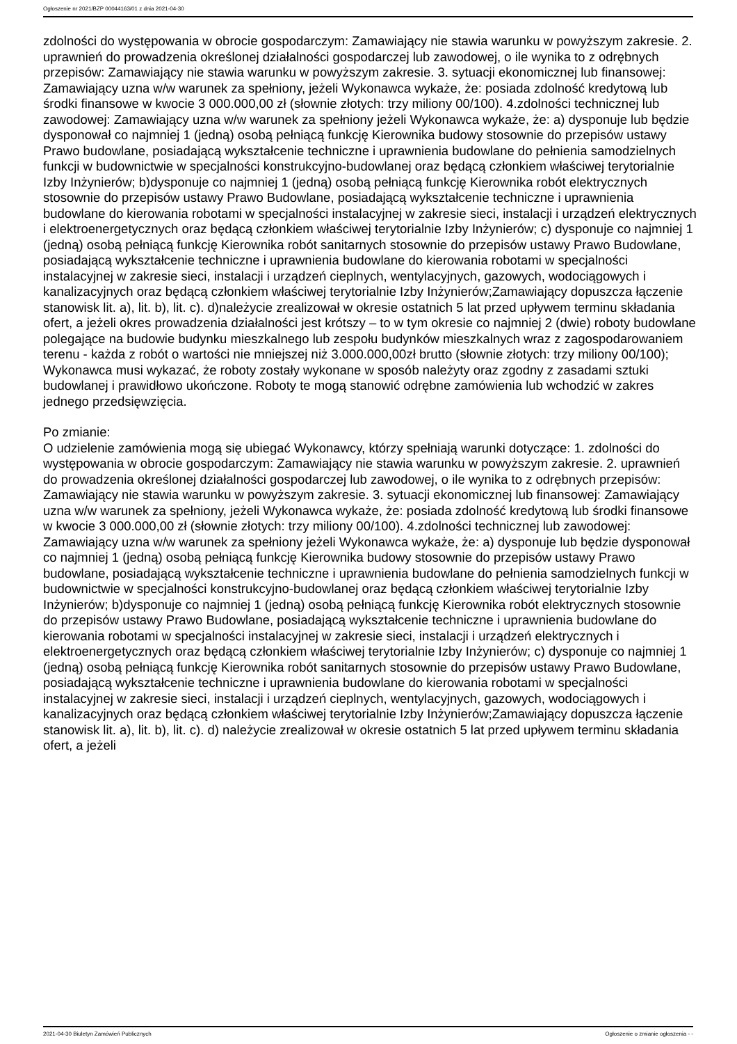Ogłoszenie nr 2021/BZP 00044163/01 z dnia 2021-04-30
zdolności do występowania w obrocie gospodarczym: Zamawiający nie stawia warunku w powyższym zakresie. 2. uprawnień do prowadzenia określonej działalności gospodarczej lub zawodowej, o ile wynika to z odrębnych przepisów: Zamawiający nie stawia warunku w powyższym zakresie. 3. sytuacji ekonomicznej lub finansowej: Zamawiający uzna w/w warunek za spełniony, jeżeli Wykonawca wykaże, że: posiada zdolność kredytową lub środki finansowe w kwocie 3 000.000,00 zł (słownie złotych: trzy miliony 00/100). 4.zdolności technicznej lub zawodowej: Zamawiający uzna w/w warunek za spełniony jeżeli Wykonawca wykaże, że: a) dysponuje lub będzie dysponował co najmniej 1 (jedną) osobą pełniącą funkcję Kierownika budowy stosownie do przepisów ustawy Prawo budowlane, posiadającą wykształcenie techniczne i uprawnienia budowlane do pełnienia samodzielnych funkcji w budownictwie w specjalności konstrukcyjno-budowlanej oraz będącą członkiem właściwej terytorialnie Izby Inżynierów; b)dysponuje co najmniej 1 (jedną) osobą pełniącą funkcję Kierownika robót elektrycznych stosownie do przepisów ustawy Prawo Budowlane, posiadającą wykształcenie techniczne i uprawnienia budowlane do kierowania robotami w specjalności instalacyjnej w zakresie sieci, instalacji i urządzeń elektrycznych i elektroenergetycznych oraz będącą członkiem właściwej terytorialnie Izby Inżynierów; c) dysponuje co najmniej 1 (jedną) osobą pełniącą funkcję Kierownika robót sanitarnych stosownie do przepisów ustawy Prawo Budowlane, posiadającą wykształcenie techniczne i uprawnienia budowlane do kierowania robotami w specjalności instalacyjnej w zakresie sieci, instalacji i urządzeń cieplnych, wentylacyjnych, gazowych, wodociągowych i kanalizacyjnych oraz będącą członkiem właściwej terytorialnie Izby Inżynierów;Zamawiający dopuszcza łączenie stanowisk lit. a), lit. b), lit. c). d)należycie zrealizował w okresie ostatnich 5 lat przed upływem terminu składania ofert, a jeżeli okres prowadzenia działalności jest krótszy – to w tym okresie co najmniej 2 (dwie) roboty budowlane polegające na budowie budynku mieszkalnego lub zespołu budynków mieszkalnych wraz z zagospodarowaniem terenu - każda z robót o wartości nie mniejszej niż 3.000.000,00zł brutto (słownie złotych: trzy miliony 00/100); Wykonawca musi wykazać, że roboty zostały wykonane w sposób należyty oraz zgodny z zasadami sztuki budowlanej i prawidłowo ukończone. Roboty te mogą stanowić odrębne zamówienia lub wchodzić w zakres jednego przedsięwzięcia.
Po zmianie:
O udzielenie zamówienia mogą się ubiegać Wykonawcy, którzy spełniają warunki dotyczące: 1. zdolności do występowania w obrocie gospodarczym: Zamawiający nie stawia warunku w powyższym zakresie. 2. uprawnień do prowadzenia określonej działalności gospodarczej lub zawodowej, o ile wynika to z odrębnych przepisów: Zamawiający nie stawia warunku w powyższym zakresie. 3. sytuacji ekonomicznej lub finansowej: Zamawiający uzna w/w warunek za spełniony, jeżeli Wykonawca wykaże, że: posiada zdolność kredytową lub środki finansowe w kwocie 3 000.000,00 zł (słownie złotych: trzy miliony 00/100). 4.zdolności technicznej lub zawodowej: Zamawiający uzna w/w warunek za spełniony jeżeli Wykonawca wykaże, że: a) dysponuje lub będzie dysponował co najmniej 1 (jedną) osobą pełniącą funkcję Kierownika budowy stosownie do przepisów ustawy Prawo budowlane, posiadającą wykształcenie techniczne i uprawnienia budowlane do pełnienia samodzielnych funkcji w budownictwie w specjalności konstrukcyjno-budowlanej oraz będącą członkiem właściwej terytorialnie Izby Inżynierów; b)dysponuje co najmniej 1 (jedną) osobą pełniącą funkcję Kierownika robót elektrycznych stosownie do przepisów ustawy Prawo Budowlane, posiadającą wykształcenie techniczne i uprawnienia budowlane do kierowania robotami w specjalności instalacyjnej w zakresie sieci, instalacji i urządzeń elektrycznych i elektroenergetycznych oraz będącą członkiem właściwej terytorialnie Izby Inżynierów; c) dysponuje co najmniej 1 (jedną) osobą pełniącą funkcję Kierownika robót sanitarnych stosownie do przepisów ustawy Prawo Budowlane, posiadającą wykształcenie techniczne i uprawnienia budowlane do kierowania robotami w specjalności instalacyjnej w zakresie sieci, instalacji i urządzeń cieplnych, wentylacyjnych, gazowych, wodociągowych i kanalizacyjnych oraz będącą członkiem właściwej terytorialnie Izby Inżynierów;Zamawiający dopuszcza łączenie stanowisk lit. a), lit. b), lit. c). d) należycie zrealizował w okresie ostatnich 5 lat przed upływem terminu składania ofert, a jeżeli
2021-04-30 Biuletyn Zamówień Publicznych Ogłoszenie o zmianie ogłoszenia - -